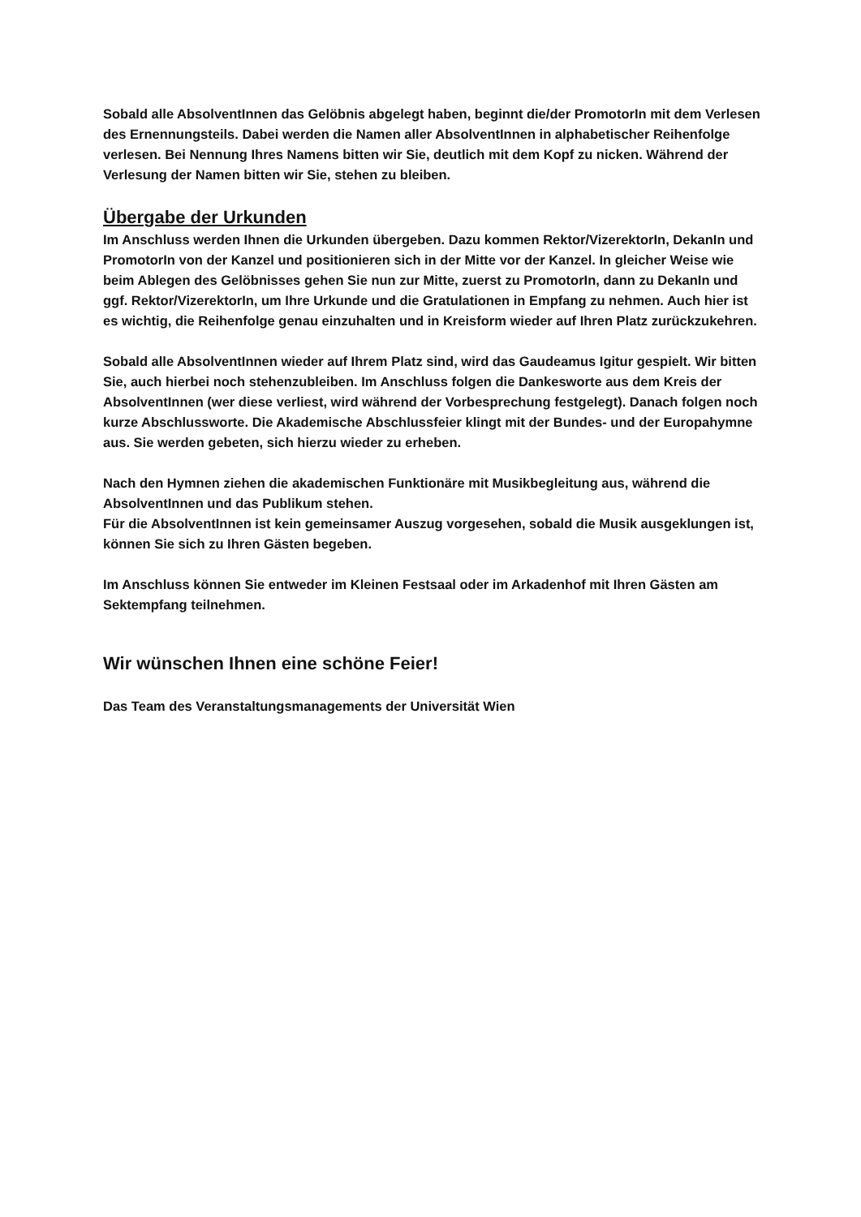Sobald alle AbsolventInnen das Gelöbnis abgelegt haben, beginnt die/der PromotorIn mit dem Verlesen des Ernennungsteils. Dabei werden die Namen aller AbsolventInnen in alphabetischer Reihenfolge verlesen. Bei Nennung Ihres Namens bitten wir Sie, deutlich mit dem Kopf zu nicken. Während der Verlesung der Namen bitten wir Sie, stehen zu bleiben.
Übergabe der Urkunden
Im Anschluss werden Ihnen die Urkunden übergeben. Dazu kommen Rektor/VizerektorIn, DekanIn und PromotorIn von der Kanzel und positionieren sich in der Mitte vor der Kanzel. In gleicher Weise wie beim Ablegen des Gelöbnisses gehen Sie nun zur Mitte, zuerst zu PromotorIn, dann zu DekanIn und ggf. Rektor/VizerektorIn, um Ihre Urkunde und die Gratulationen in Empfang zu nehmen. Auch hier ist es wichtig, die Reihenfolge genau einzuhalten und in Kreisform wieder auf Ihren Platz zurückzukehren.
Sobald alle AbsolventInnen wieder auf Ihrem Platz sind, wird das Gaudeamus Igitur gespielt. Wir bitten Sie, auch hierbei noch stehenzubleiben. Im Anschluss folgen die Dankesworte aus dem Kreis der AbsolventInnen (wer diese verliest, wird während der Vorbesprechung festgelegt). Danach folgen noch kurze Abschlussworte. Die Akademische Abschlussfeier klingt mit der Bundes- und der Europahymne aus. Sie werden gebeten, sich hierzu wieder zu erheben.
Nach den Hymnen ziehen die akademischen Funktionäre mit Musikbegleitung aus, während die AbsolventInnen und das Publikum stehen.
Für die AbsolventInnen ist kein gemeinsamer Auszug vorgesehen, sobald die Musik ausgeklungen ist, können Sie sich zu Ihren Gästen begeben.
Im Anschluss können Sie entweder im Kleinen Festsaal oder im Arkadenhof mit Ihren Gästen am Sektempfang teilnehmen.
Wir wünschen Ihnen eine schöne Feier!
Das Team des Veranstaltungsmanagements der Universität Wien